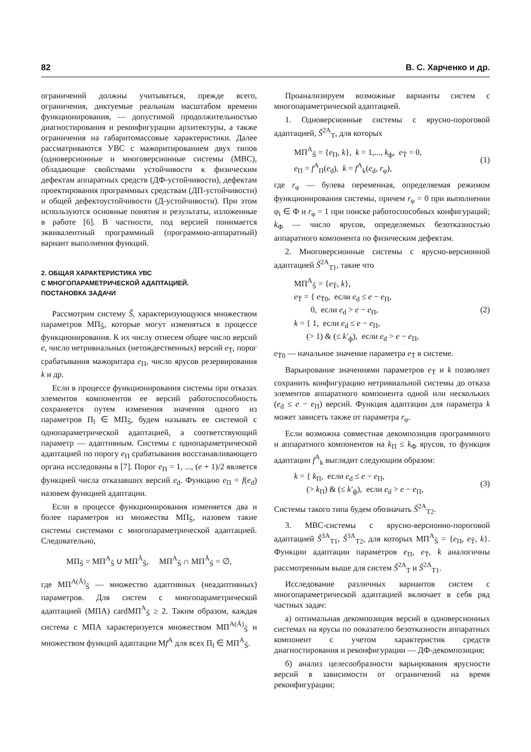82 В. С. Харченко и др.
ограничений должны учитываться, прежде всего, ограничения, диктуемые реальным масштабом времени функционирования, — допустимой продолжительностью диагностирования и реконфигурации архитектуры, а также ограничения на габаритомассовые характеристики. Далее рассматриваются УВС с мажоритированием двух типов (одноверсионные и многоверсионные системы (МВС), обладающие свойствами устойчивости к физическим дефектам аппаратных средств (ДФ-устойчивости), дефектам проектирования программных средствам (ДП-устойчивости) и общей дефектоустойчивости (Д-устойчивости). При этом используются основные понятия и результаты, изложенные в работе [6]. В частности, под версией понимается эквивалентный программный (программно-аппаратный) вариант выполнения функций.
2. ОБЩАЯ ХАРАКТЕРИСТИКА УВС
С МНОГОПАРАМЕТРИЧЕСКОЙ АДАПТАЦИЕЙ.
ПОСТАНОВКА ЗАДАЧИ
Рассмотрим систему S̃, характеризующуюся множеством параметров МП<sub>S̃</sub>, которые могут изменяться в процессе функционирования. К их числу отнесем общее число версий e, число нетривиальных (нетождественных) версий e<sub>T̃</sub>, порог срабатывания мажоритара e<sub>П</sub>, число ярусов резервирования k и др.
Если в процессе функционирования системы при отказах элементов компонентов ее версий работоспособность сохраняется путем изменения значения одного из параметров П<sub>l</sub> ∈ МП<sub>S̃</sub>, будем называть ее системой с однопараметрической адаптацией, а соответствующий параметр — адаптивным. Системы с однопараметрической адаптацией по порогу e<sub>П</sub> срабатывания восстанавливающего органа исследованы в [7]. Порог e<sub>П</sub> = 1, ..., (e + 1)/2 является функцией числа отказавших версий e<sub>d</sub>. Функцию e<sub>П</sub> = f(e<sub>d</sub>) назовем функцией адаптации.
Если в процессе функционирования изменяется два и более параметров из множества МП<sub>S̃</sub>, назовем такие системы системами с многопараметрической адаптацией. Следовательно,
МП<sub>S̃</sub> = МП<sup>A</sup><sub>S̃</sub> ∪ МП<sup>Ā</sup><sub>S̃</sub>, МП<sup>A</sup><sub>S̃</sub> ∩ МП<sup>Ā</sup><sub>S̃</sub> = ∅,
где МП<sup>A(Ā)</sup><sub>S̃</sub> — множество адаптивных (неадаптивных) параметров. Для систем с многопараметрической адаптацией (МПА) cardМП<sup>A</sup><sub>S̃</sub> ≥ 2. Таким образом, каждая система с МПА характеризуется множеством МП<sup>A(Ā)</sup><sub>S̃</sub> и множеством функций адаптации Мf<sup>A</sup> для всех П<sub>l</sub> ∈ МП<sup>A</sup><sub>S̃</sub>.
Проанализируем возможные варианты систем с многопараметрической адаптацией.
1. Одноверсионные системы с ярусно-пороговой адаптацией, S̃<sup>2A</sup><sub>T</sub>, для которых
МП<sup>A</sup><sub>S̃</sub> = {e<sub>П</sub>, k}, k = 1,..., k<sub>ф</sub>, e<sub>T̃</sub> = 0,
e<sub>П</sub> = f<sup>A</sup><sub>П</sub>(e<sub>d</sub>), k = f<sup>A</sup><sub>k</sub>(e<sub>d</sub>, r<sub>φ</sub>),
(1)
где r<sub>φ</sub> — булева переменная, определяемая режимом функционирования системы, причем r<sub>φ</sub> = 0 при выполнении φ<sub>i</sub> ∈ Ф и r<sub>φ</sub> = 1 при поиске работоспособных конфигураций; k<sub>Ф</sub> — число ярусов, определяемых безотказностью аппаратного компонента по физическим дефектам.
2. Многоверсионные системы с ярусно-версионной адаптацией S̃<sup>2A</sup><sub>T1</sub>, такие что
МП<sup>A</sup><sub>S̃</sub> = {e<sub>T̃</sub>, k},
e<sub>T̃</sub> = { e<sub>T̃0</sub>, если e<sub>d</sub> ≤ e − e<sub>П</sub>,
0, если e<sub>d</sub> > e − e<sub>П</sub>,
k = { 1, если e<sub>d</sub> ≤ e − e<sub>П</sub>,
(> 1) & (≤ k′<sub>ф</sub>), если e<sub>d</sub> > e − e<sub>П</sub>,
(2)
e<sub>T̃0</sub> — начальное значение параметра e<sub>T̃</sub> в системе.
Варьирование значениями параметров e<sub>T̃</sub> и k позволяет сохранить конфигурацию нетривиальной системы до отказа элементов аппаратного компонента одной или нескольких (e<sub>d</sub> ≤ e − e<sub>П</sub>) версий. Функция адаптации для параметра k может зависеть также от параметра r<sub>φ</sub>.
Если возможна совместная декомпозиция программного и аппаратного компонентов на k<sub>П</sub> ≤ k<sub>Ф</sub> ярусов, то функция адаптации f<sup>A</sup><sub>k</sub> выглядит следующим образом:
k = { k<sub>П</sub>, если e<sub>d</sub> ≤ e − e<sub>П</sub>,
(> k<sub>П</sub>) & (≤ k′<sub>ф</sub>), если e<sub>d</sub> > e − e<sub>П</sub>,
(3)
Системы такого типа будем обозначать S̃<sup>2A</sup><sub>T2</sub>.
3. МВС-системы с ярусно-версионно-пороговой адаптацией S̃<sup>3A</sup><sub>T1</sub>, S̃<sup>3A</sup><sub>T2</sub>, для которых МП<sup>A</sup><sub>S̃</sub> = {e<sub>П</sub>, e<sub>T̃</sub>, k}. Функции адаптации параметров e<sub>П</sub>, e<sub>T̃</sub>, k аналогичны рассмотренным выше для систем S̃<sup>2A</sup><sub>T</sub> и S̃<sup>2A</sup><sub>T1</sub>.
Исследование различных вариантов систем с многопараметрической адаптацией включает в себя ряд частных задач:
а) оптимальная декомпозиция версий в одноверсионных системах на ярусы по показателю безотказности аппаратных компонент с учетом характеристик средств диагностирования и реконфигурации — ДФ-декомпозиция;
б) анализ целесообразности варьирования ярусности версий в зависимости от ограничений на время реконфигурации;